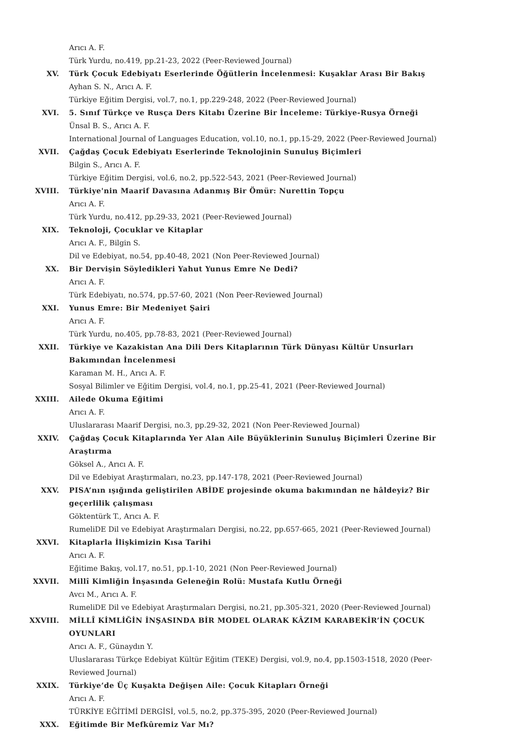Arıcı A. F.
Türk Yurdu, no.419, pp.21-23, 2022 (Peer-Reviewed Journal)
XV. Türk Çocuk Edebiyatı Eserlerinde Öğütlerin İncelenmesi: Kuşaklar Arası Bir Bakış
Ayhan S. N., Arıcı A. F.
Türkiye Eğitim Dergisi, vol.7, no.1, pp.229-248, 2022 (Peer-Reviewed Journal)
XVI. 5. Sınıf Türkçe ve Rusça Ders Kitabı Üzerine Bir İnceleme: Türkiye-Rusya Örneği
Ünsal B. S., Arıcı A. F.
International Journal of Languages Education, vol.10, no.1, pp.15-29, 2022 (Peer-Reviewed Journal)
XVII. Çağdaş Çocuk Edebiyatı Eserlerinde Teknolojinin Sunuluş Biçimleri
Bilgin S., Arıcı A. F.
Türkiye Eğitim Dergisi, vol.6, no.2, pp.522-543, 2021 (Peer-Reviewed Journal)
XVIII. Türkiye'nin Maarif Davasına Adanmış Bir Ömür: Nurettin Topçu
Arıcı A. F.
Türk Yurdu, no.412, pp.29-33, 2021 (Peer-Reviewed Journal)
XIX. Teknoloji, Çocuklar ve Kitaplar
Arıcı A. F., Bilgin S.
Dil ve Edebiyat, no.54, pp.40-48, 2021 (Non Peer-Reviewed Journal)
XX. Bir Dervişin Söyledikleri Yahut Yunus Emre Ne Dedi?
Arıcı A. F.
Türk Edebiyatı, no.574, pp.57-60, 2021 (Non Peer-Reviewed Journal)
XXI. Yunus Emre: Bir Medeniyet Şairi
Arıcı A. F.
Türk Yurdu, no.405, pp.78-83, 2021 (Peer-Reviewed Journal)
XXII. Türkiye ve Kazakistan Ana Dili Ders Kitaplarının Türk Dünyası Kültür Unsurları Bakımından İncelenmesi
Karaman M. H., Arıcı A. F.
Sosyal Bilimler ve Eğitim Dergisi, vol.4, no.1, pp.25-41, 2021 (Peer-Reviewed Journal)
XXIII. Ailede Okuma Eğitimi
Arıcı A. F.
Uluslararası Maarif Dergisi, no.3, pp.29-32, 2021 (Non Peer-Reviewed Journal)
XXIV. Çağdaş Çocuk Kitaplarında Yer Alan Aile Büyüklerinin Sunuluş Biçimleri Üzerine Bir Araştırma
Göksel A., Arıcı A. F.
Dil ve Edebiyat Araştırmaları, no.23, pp.147-178, 2021 (Peer-Reviewed Journal)
XXV. PISA’nın ışığında geliştirilen ABİDE projesinde okuma bakımından ne hâldeyiz? Bir geçerlilik çalışması
Göktentürk T., Arıcı A. F.
RumeliDE Dil ve Edebiyat Araştırmaları Dergisi, no.22, pp.657-665, 2021 (Peer-Reviewed Journal)
XXVI. Kitaplarla İlişkimizin Kısa Tarihi
Arıcı A. F.
Eğitime Bakış, vol.17, no.51, pp.1-10, 2021 (Non Peer-Reviewed Journal)
XXVII. Millî Kimliğin İnşasında Geleneğin Rolü: Mustafa Kutlu Örneği
Avcı M., Arıcı A. F.
RumeliDE Dil ve Edebiyat Araştırmaları Dergisi, no.21, pp.305-321, 2020 (Peer-Reviewed Journal)
XXVIII. MİLLÎ KİMLİĞİN İNŞASINDA BİR MODEL OLARAK KÂZIM KARABEKİR’İN ÇOCUK OYUNLARI
Arıcı A. F., Günaydın Y.
Uluslararası Türkçe Edebiyat Kültür Eğitim (TEKE) Dergisi, vol.9, no.4, pp.1503-1518, 2020 (Peer-Reviewed Journal)
XXIX. Türkiye’de Üç Kuşakta Değişen Aile: Çocuk Kitapları Örneği
Arıcı A. F.
TÜRKİYE EĞİTİMİ DERGİSİ, vol.5, no.2, pp.375-395, 2020 (Peer-Reviewed Journal)
XXX. Eğitimde Bir Mefkûremiz Var Mı?